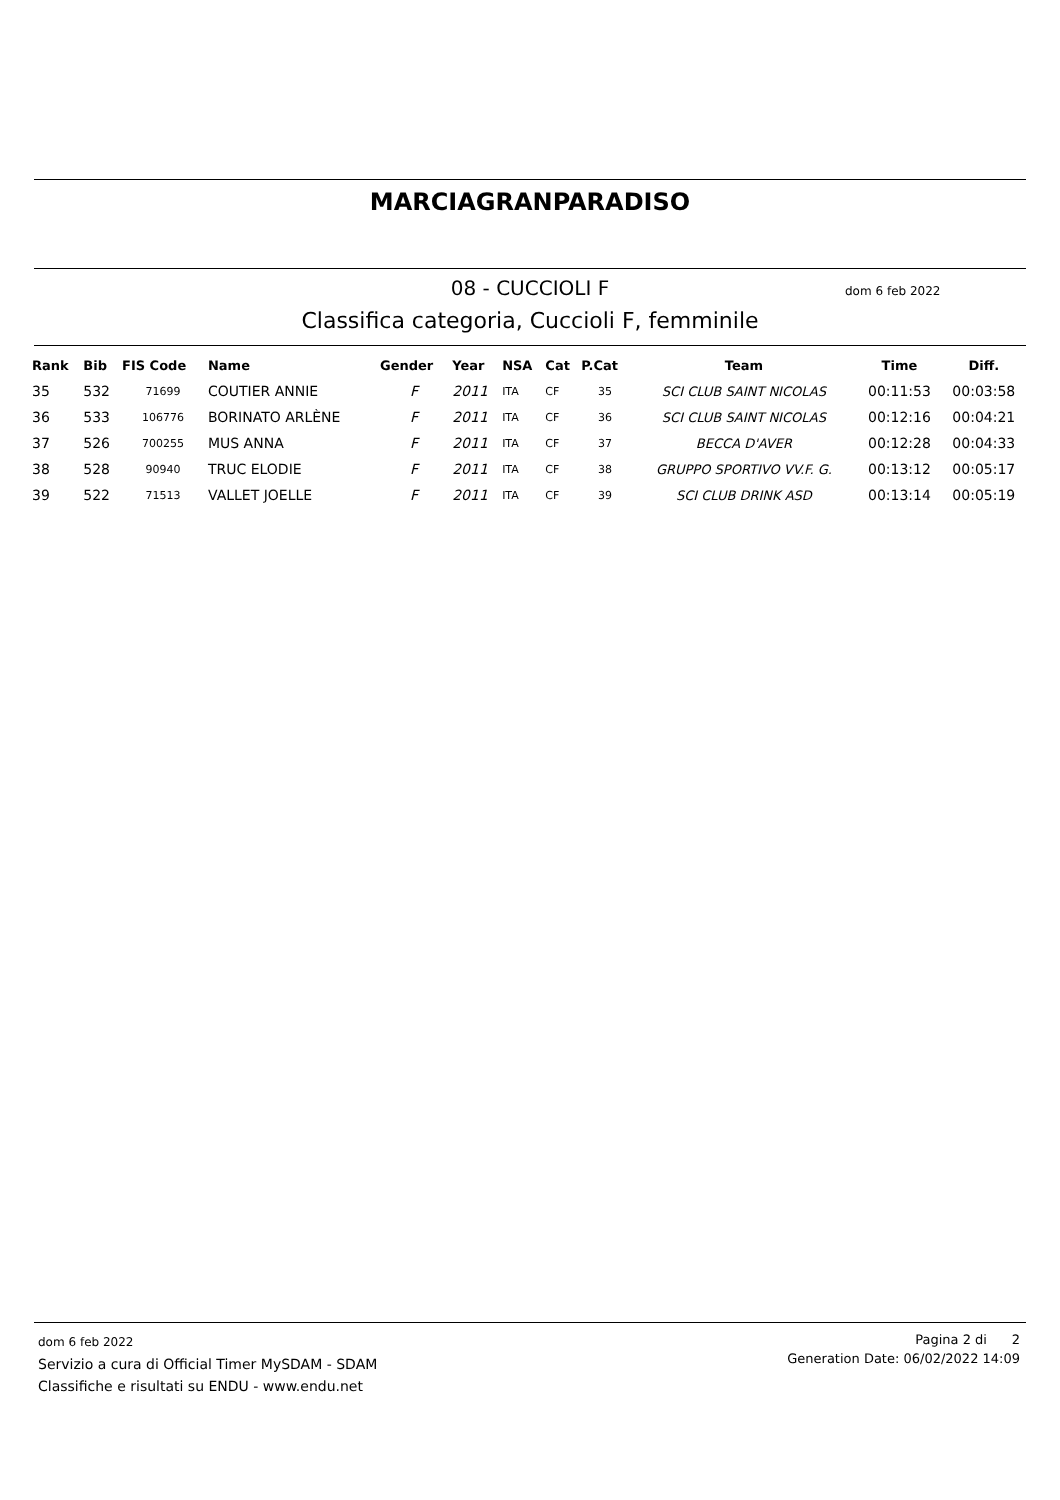MARCIAGRANPARADISO
08 - CUCCIOLI F dom 6 feb 2022
Classifica categoria, Cuccioli F, femminile
| Rank | Bib | FIS Code | Name | Gender | Year | NSA | Cat | P.Cat | Team | Time | Diff. |
| --- | --- | --- | --- | --- | --- | --- | --- | --- | --- | --- | --- |
| 35 | 532 | 71699 | COUTIER ANNIE | F | 2011 | ITA | CF | 35 | SCI CLUB SAINT NICOLAS | 00:11:53 | 00:03:58 |
| 36 | 533 | 106776 | BORINATO ARLÈNE | F | 2011 | ITA | CF | 36 | SCI CLUB SAINT NICOLAS | 00:12:16 | 00:04:21 |
| 37 | 526 | 700255 | MUS ANNA | F | 2011 | ITA | CF | 37 | BECCA D'AVER | 00:12:28 | 00:04:33 |
| 38 | 528 | 90940 | TRUC ELODIE | F | 2011 | ITA | CF | 38 | GRUPPO SPORTIVO VV.F. G. | 00:13:12 | 00:05:17 |
| 39 | 522 | 71513 | VALLET JOELLE | F | 2011 | ITA | CF | 39 | SCI CLUB DRINK ASD | 00:13:14 | 00:05:19 |
dom 6 feb 2022
Servizio a cura di Official Timer MySDAM - SDAM
Classifiche e risultati su ENDU - www.endu.net
Pagina 2 di 2
Generation Date: 06/02/2022 14:09